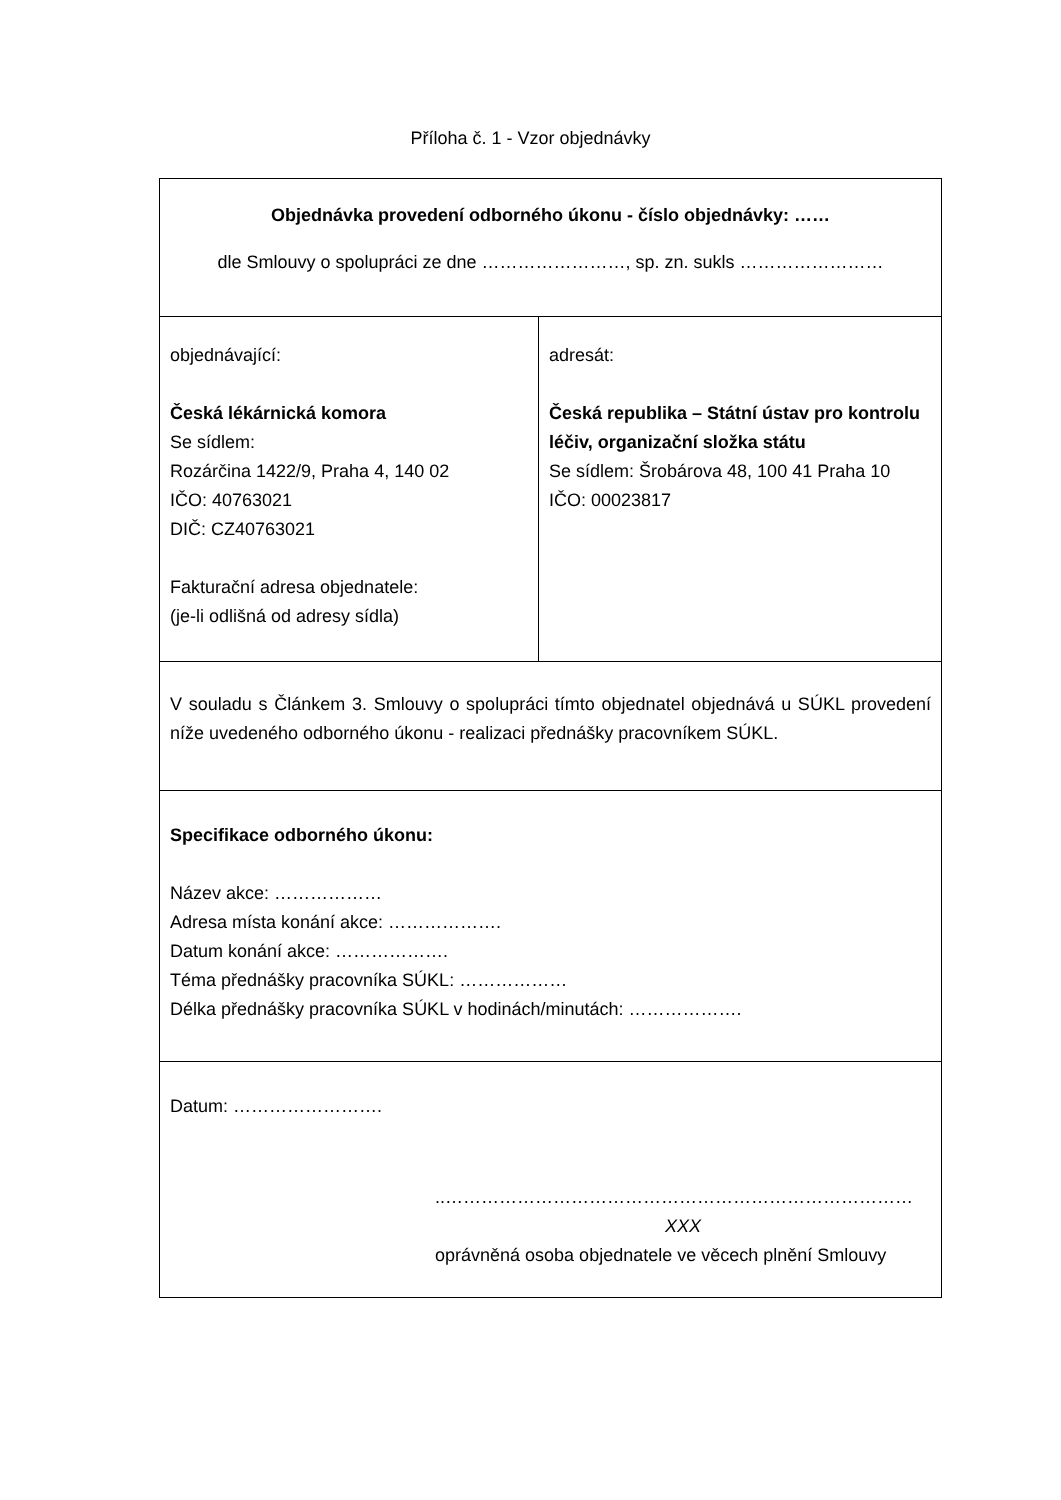Příloha č. 1 - Vzor objednávky
| Objednávka provedení odborného úkonu - číslo objednávky: …… dle Smlouvy o spolupráci ze dne ……………………, sp. zn. sukls …………………… | |
| objednávající: Česká lékárnická komora Se sídlem: Rozárčina 1422/9, Praha 4, 140 02 IČO: 40763021 DIČ: CZ40763021 Fakturační adresa objednatele: (je-li odlišná od adresy sídla) | adresát: Česká republika – Státní ústav pro kontrolu léčiv, organizační složka státu Se sídlem: Šrobárova 48, 100 41 Praha 10 IČO: 00023817 |
| V souladu s Článkem 3. Smlouvy o spolupráci tímto objednatel objednává u SÚKL provedení níže uvedeného odborného úkonu - realizaci přednášky pracovníkem SÚKL. | |
| Specifikace odborného úkonu: Název akce: ……………… Adresa místa konání akce: ………………. Datum konání akce: ………………. Téma přednášky pracovníka SÚKL: ……………… Délka přednášky pracovníka SÚKL v hodinách/minutách: ………………. | |
| Datum: ……………………. ..…………………………………………………………………… XXX oprávněná osoba objednatele ve věcech plnění Smlouvy | |